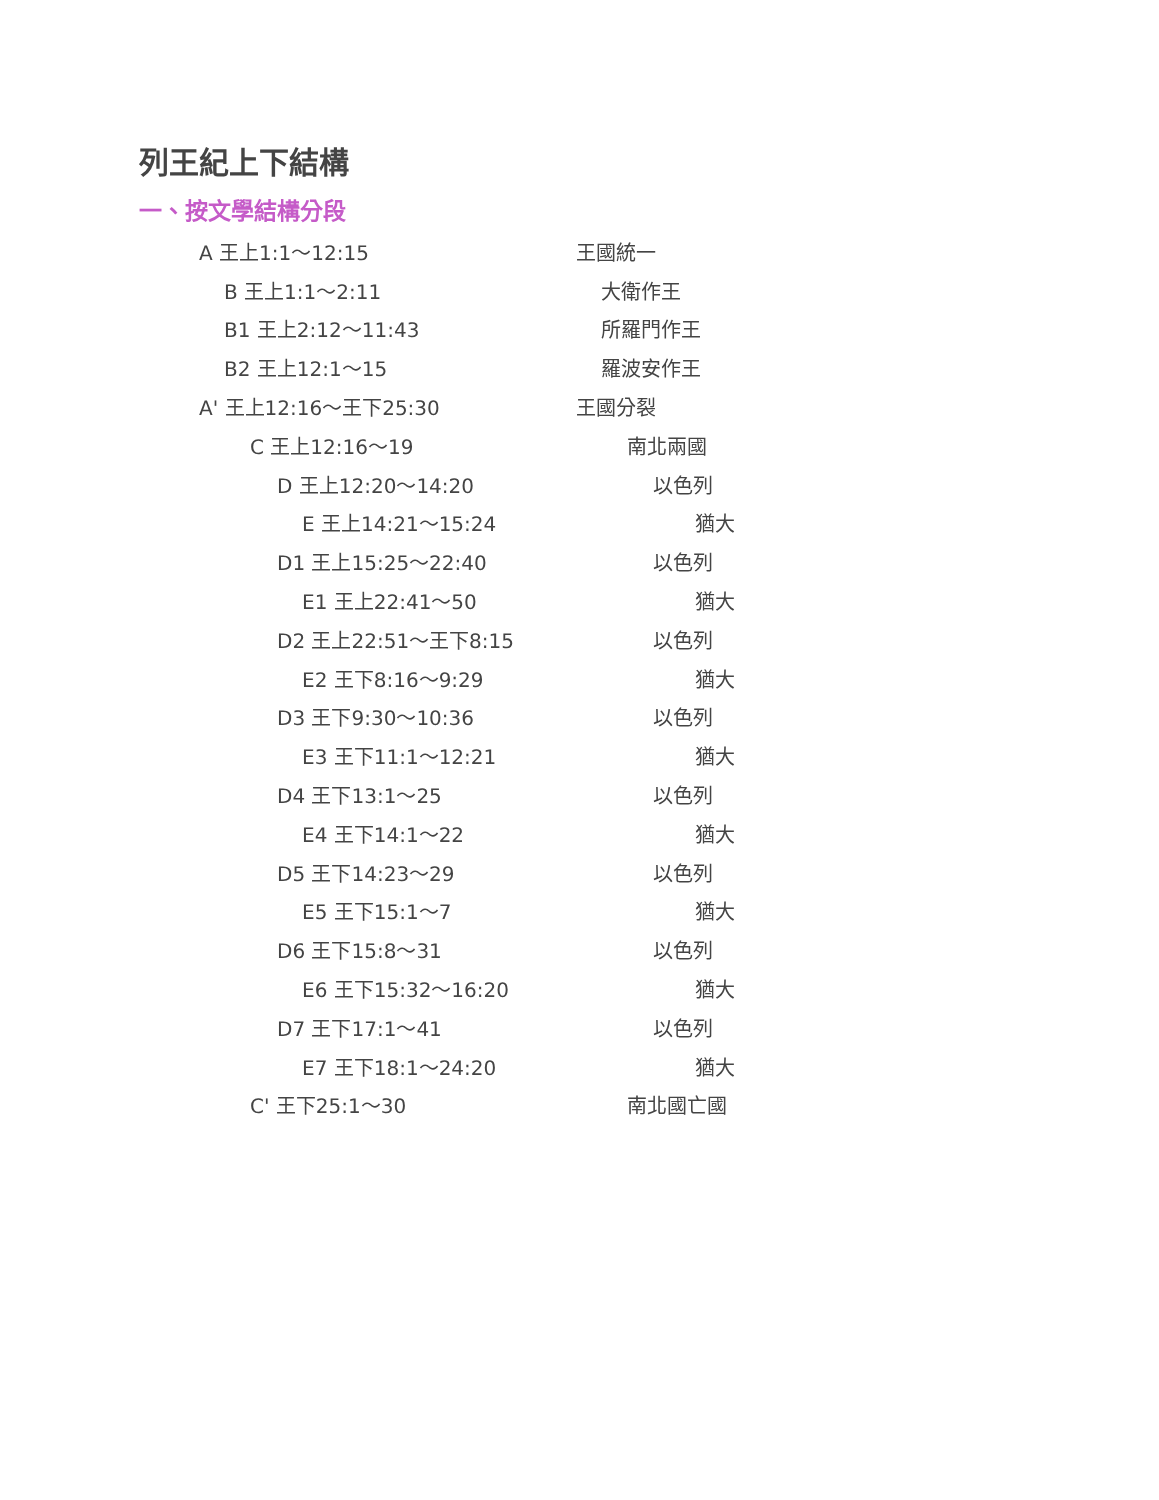列王紀上下結構
一、按文學結構分段
A 王上1:1～12:15 王國統一
B 王上1:1～2:11 大衛作王
B1 王上2:12～11:43 所羅門作王
B2 王上12:1～15 羅波安作王
A' 王上12:16～王下25:30 王國分裂
C 王上12:16～19 南北兩國
D 王上12:20～14:20 以色列
E 王上14:21～15:24 猶大
D1 王上15:25～22:40 以色列
E1 王上22:41～50 猶大
D2 王上22:51～王下8:15 以色列
E2 王下8:16～9:29 猶大
D3 王下9:30～10:36 以色列
E3 王下11:1～12:21 猶大
D4 王下13:1～25 以色列
E4 王下14:1～22 猶大
D5 王下14:23～29 以色列
E5 王下15:1～7 猶大
D6 王下15:8～31 以色列
E6 王下15:32～16:20 猶大
D7 王下17:1～41 以色列
E7 王下18:1～24:20 猶大
C' 王下25:1～30 南北國亡國